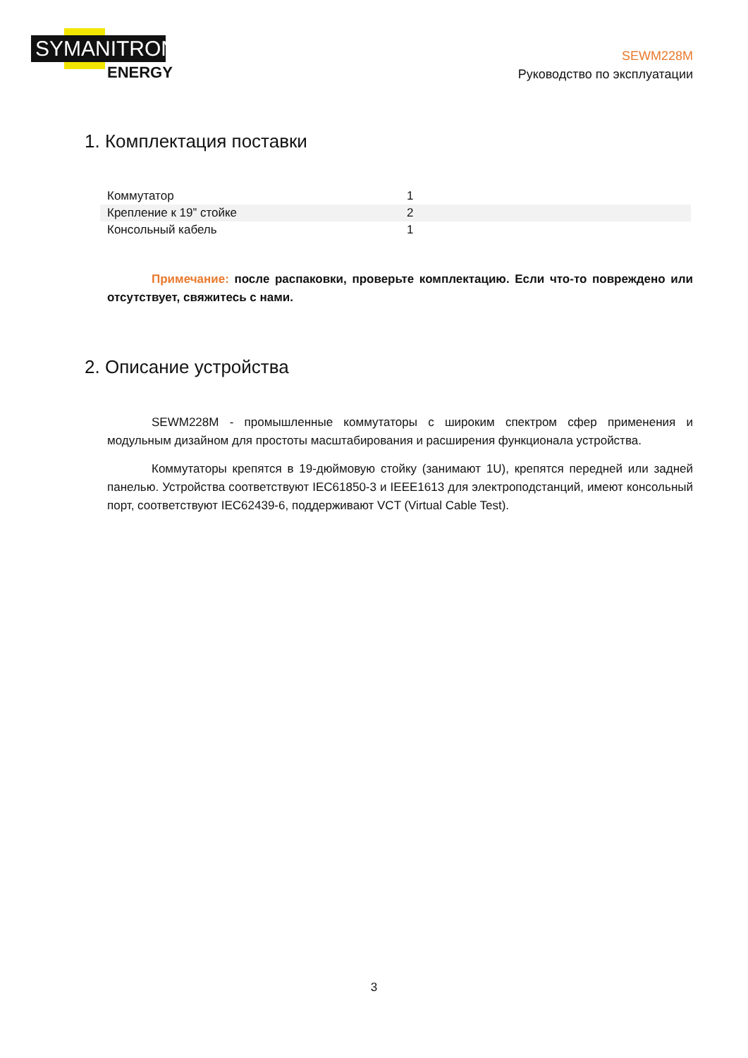SYMANITRON
ENERGY
SEWM228M
Руководство по эксплуатации
1. Комплектация поставки
| Коммутатор | 1 |
| Крепление к 19” стойке | 2 |
| Консольный кабель | 1 |
Примечание: после распаковки, проверьте комплектацию. Если что-то повреждено или отсутствует, свяжитесь с нами.
2. Описание устройства
SEWM228M - промышленные коммутаторы с широким спектром сфер применения и модульным дизайном для простоты масштабирования и расширения функционала устройства.
Коммутаторы крепятся в 19-дюймовую стойку (занимают 1U), крепятся передней или задней панелью. Устройства соответствуют IEC61850-3 и IEEE1613 для электроподстанций, имеют консольный порт, соответствуют IEC62439-6, поддерживают VCT (Virtual Cable Test).
3